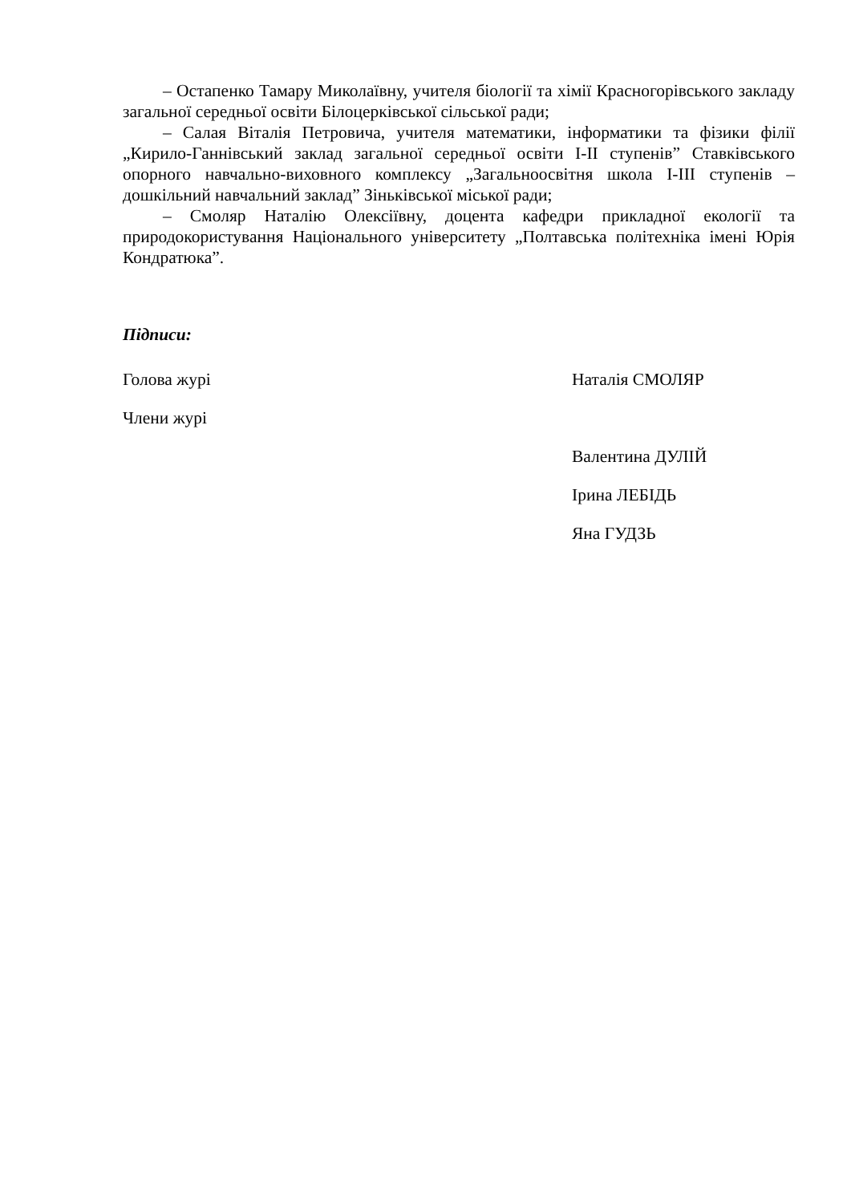– Остапенко Тамару Миколаївну, учителя біології та хімії Красногорівського закладу загальної середньої освіти Білоцерківської сільської ради;
– Салая Віталія Петровича, учителя математики, інформатики та фізики філії „Кирило-Ганнівський заклад загальної середньої освіти І-ІІ ступенів” Ставківського опорного навчально-виховного комплексу „Загальноосвітня школа І-ІІІ ступенів – дошкільний навчальний заклад” Зіньківської міської ради;
– Смоляр Наталію Олексіївну, доцента кафедри прикладної екології та природокористування Національного університету „Полтавська політехніка імені Юрія Кондратюка”.
Підписи:
Голова журі Наталія СМОЛЯР
Члени журі
Валентина ДУЛІЙ
Ірина ЛЕБІДЬ
Яна ГУДЗЬ